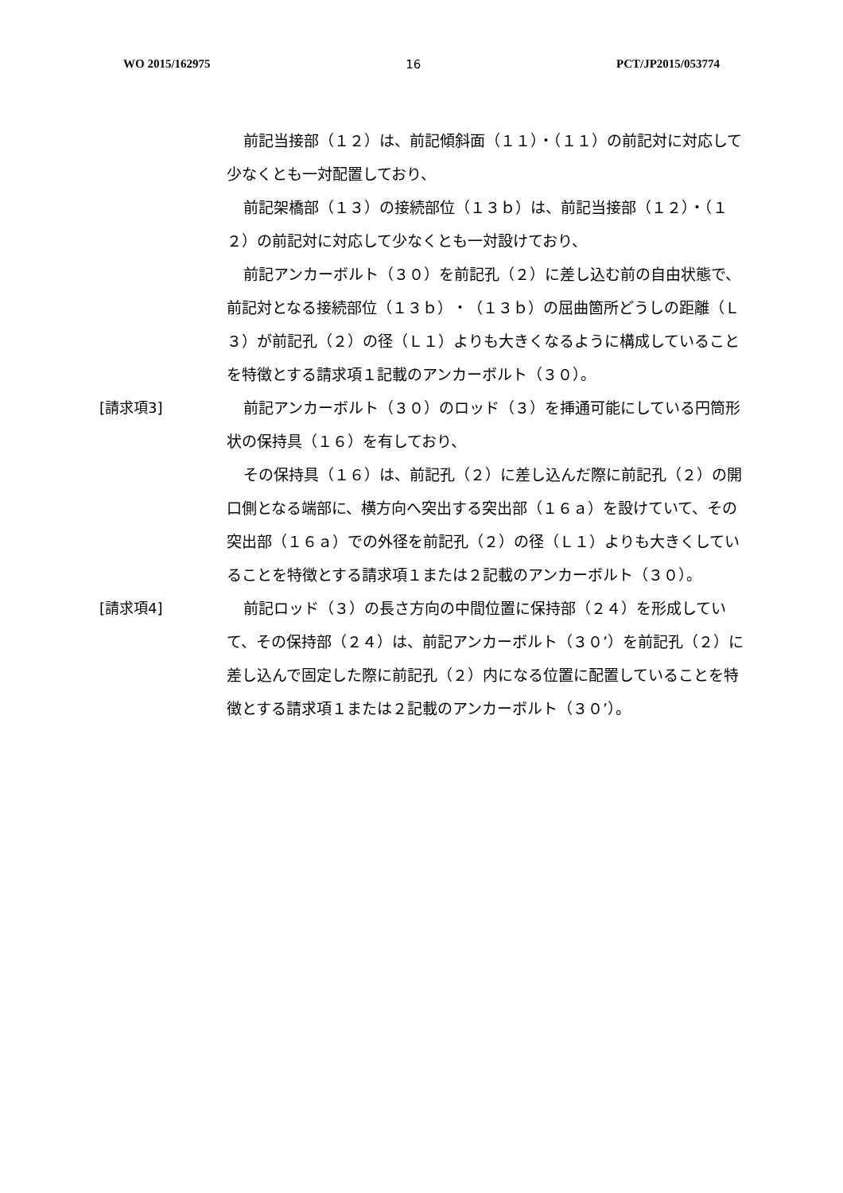WO 2015/162975 16 PCT/JP2015/053774
前記当接部（１２）は、前記傾斜面（１１）・（１１）の前記対に対応して少なくとも一対配置しており、
前記架橋部（１３）の接続部位（１３ｂ）は、前記当接部（１２）・（１２）の前記対に対応して少なくとも一対設けており、
前記アンカーボルト（３０）を前記孔（２）に差し込む前の自由状態で、前記対となる接続部位（１３ｂ）・（１３ｂ）の屈曲箇所どうしの距離（Ｌ３）が前記孔（２）の径（Ｌ１）よりも大きくなるように構成していることを特徴とする請求項１記載のアンカーボルト（３０）。
[請求項3] 前記アンカーボルト（３０）のロッド（３）を挿通可能にしている円筒形状の保持具（１６）を有しており、
その保持具（１６）は、前記孔（２）に差し込んだ際に前記孔（２）の開口側となる端部に、横方向へ突出する突出部（１６ａ）を設けていて、その突出部（１６ａ）での外径を前記孔（２）の径（Ｌ１）よりも大きくしていることを特徴とする請求項１または２記載のアンカーボルト（３０）。
[請求項4] 前記ロッド（３）の長さ方向の中間位置に保持部（２４）を形成していて、その保持部（２４）は、前記アンカーボルト（３０’）を前記孔（２）に差し込んで固定した際に前記孔（２）内になる位置に配置していることを特徴とする請求項１または２記載のアンカーボルト（３０’）。